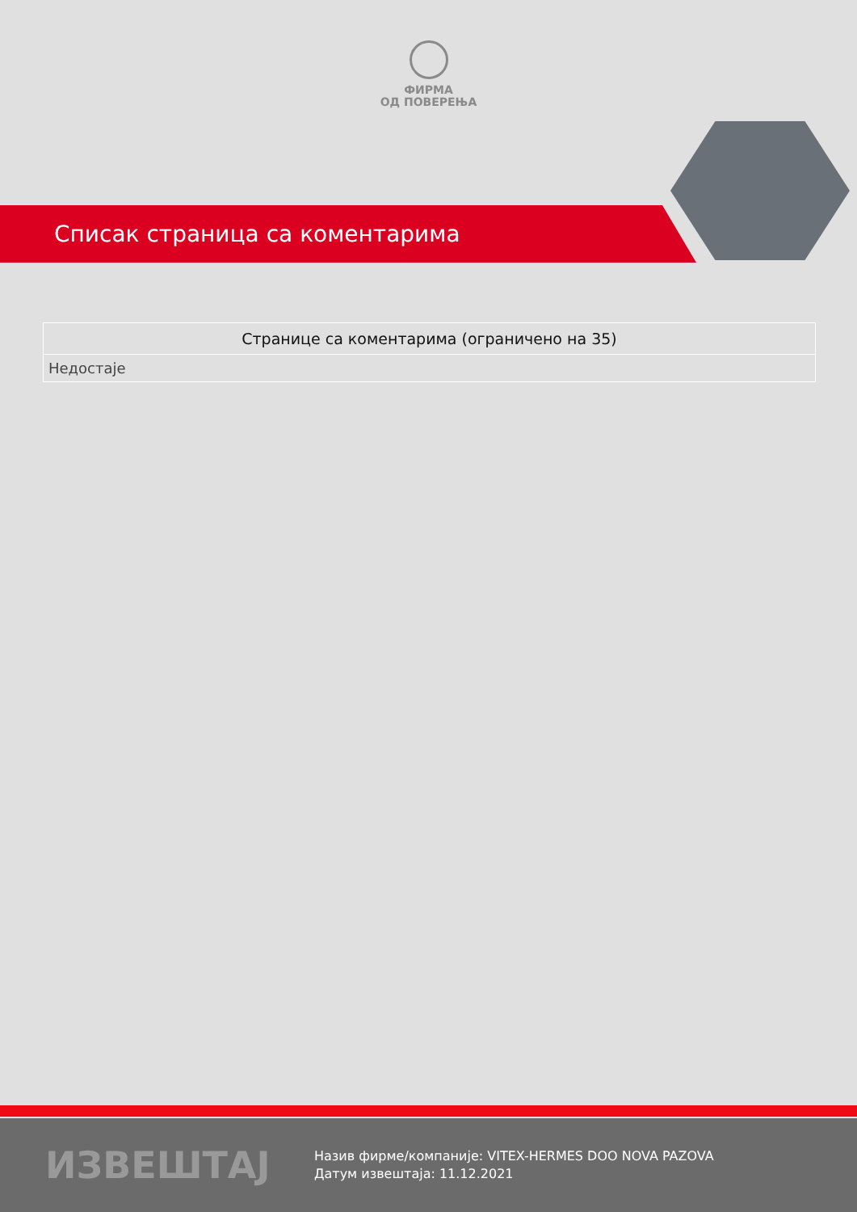ФИРМА
ОД ПОВЕРЕЊА
Списак страница са коментарима
| Странице са коментарима (ограничено на 35) |
| --- |
| Недостаје |
ИЗВЕШТАЈ
Назив фирме/компаније: VITEX-HERMES DOO NOVA PAZOVA
Датум извештаја: 11.12.2021